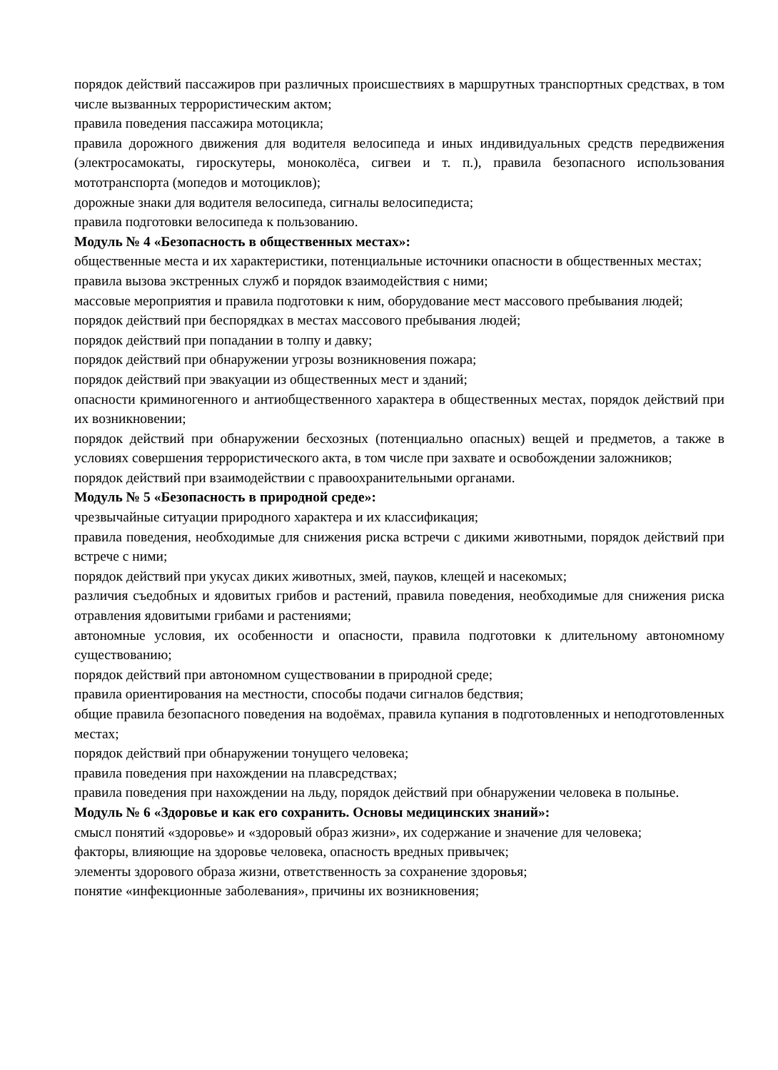порядок действий пассажиров при различных происшествиях в маршрутных транспортных средствах, в том числе вызванных террористическим актом;
правила поведения пассажира мотоцикла;
правила дорожного движения для водителя велосипеда и иных индивидуальных средств передвижения (электросамокаты, гироскутеры, моноколёса, сигвеи и т. п.), правила безопасного использования мототранспорта (мопедов и мотоциклов);
дорожные знаки для водителя велосипеда, сигналы велосипедиста;
правила подготовки велосипеда к пользованию.
Модуль № 4 «Безопасность в общественных местах»:
общественные места и их характеристики, потенциальные источники опасности в общественных местах;
правила вызова экстренных служб и порядок взаимодействия с ними;
массовые мероприятия и правила подготовки к ним, оборудование мест массового пребывания людей;
порядок действий при беспорядках в местах массового пребывания людей;
порядок действий при попадании в толпу и давку;
порядок действий при обнаружении угрозы возникновения пожара;
порядок действий при эвакуации из общественных мест и зданий;
опасности криминогенного и антиобщественного характера в общественных местах, порядок действий при их возникновении;
порядок действий при обнаружении бесхозных (потенциально опасных) вещей и предметов, а также в условиях совершения террористического акта, в том числе при захвате и освобождении заложников;
порядок действий при взаимодействии с правоохранительными органами.
Модуль № 5 «Безопасность в природной среде»:
чрезвычайные ситуации природного характера и их классификация;
правила поведения, необходимые для снижения риска встречи с дикими животными, порядок действий при встрече с ними;
порядок действий при укусах диких животных, змей, пауков, клещей и насекомых;
различия съедобных и ядовитых грибов и растений, правила поведения, необходимые для снижения риска отравления ядовитыми грибами и растениями;
автономные условия, их особенности и опасности, правила подготовки к длительному автономному существованию;
порядок действий при автономном существовании в природной среде;
правила ориентирования на местности, способы подачи сигналов бедствия;
общие правила безопасного поведения на водоёмах, правила купания в подготовленных и неподготовленных местах;
порядок действий при обнаружении тонущего человека;
правила поведения при нахождении на плавсредствах;
правила поведения при нахождении на льду, порядок действий при обнаружении человека в полынье.
Модуль № 6 «Здоровье и как его сохранить. Основы медицинских знаний»:
смысл понятий «здоровье» и «здоровый образ жизни», их содержание и значение для человека;
факторы, влияющие на здоровье человека, опасность вредных привычек;
элементы здорового образа жизни, ответственность за сохранение здоровья;
понятие «инфекционные заболевания», причины их возникновения;